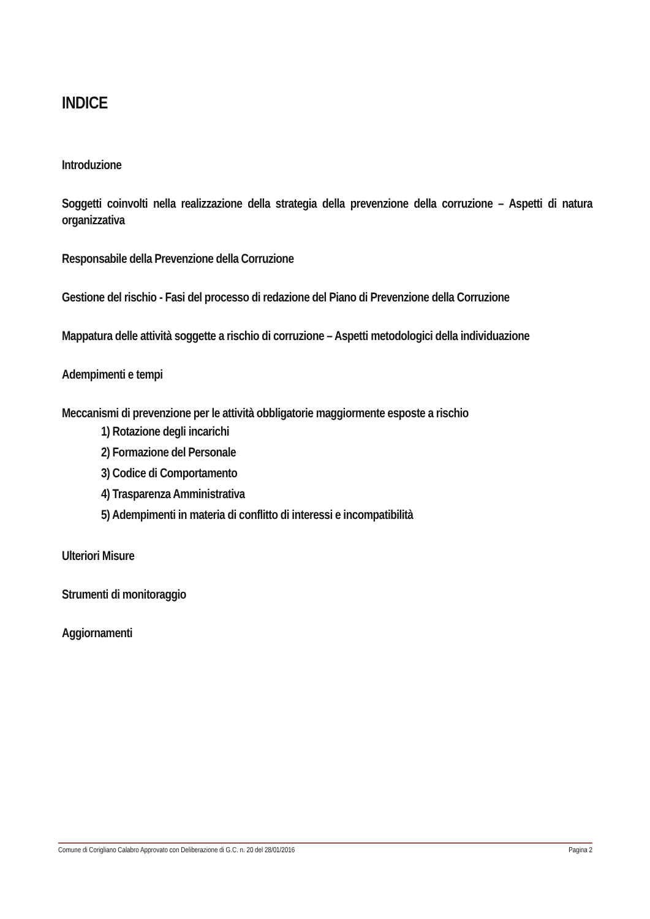INDICE
Introduzione
Soggetti coinvolti nella realizzazione della strategia della prevenzione della corruzione – Aspetti di natura organizzativa
Responsabile della Prevenzione della Corruzione
Gestione del rischio - Fasi del processo di redazione del Piano di Prevenzione della Corruzione
Mappatura delle attività soggette a rischio di corruzione – Aspetti metodologici della individuazione
Adempimenti e tempi
Meccanismi di prevenzione per le attività obbligatorie maggiormente esposte a rischio
1) Rotazione degli incarichi
2) Formazione del Personale
3) Codice di Comportamento
4) Trasparenza Amministrativa
5) Adempimenti in materia di conflitto di interessi e incompatibilità
Ulteriori Misure
Strumenti di monitoraggio
Aggiornamenti
Comune di Corigliano Calabro Approvato con Deliberazione di G.C. n. 20 del 28/01/2016 Pagina 2